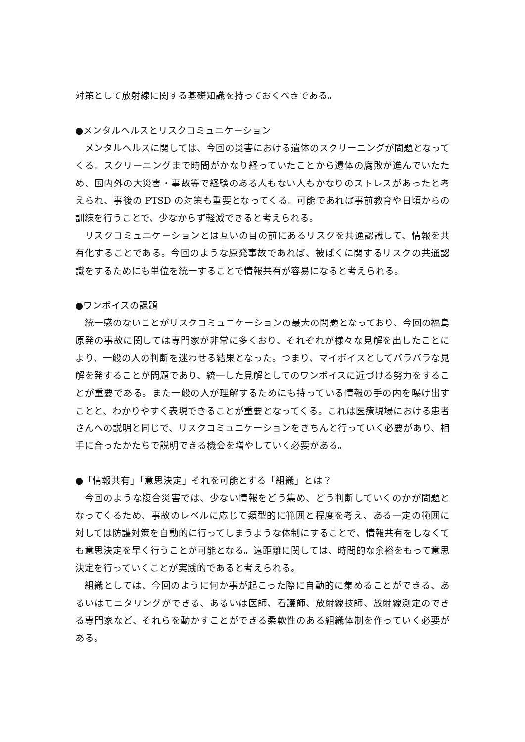対策として放射線に関する基礎知識を持っておくべきである。
●メンタルヘルスとリスクコミュニケーション
メンタルヘルスに関しては、今回の災害における遺体のスクリーニングが問題となってくる。スクリーニングまで時間がかなり経っていたことから遺体の腐敗が進んでいたため、国内外の大災害・事故等で経験のある人もない人もかなりのストレスがあったと考えられ、事後の PTSD の対策も重要となってくる。可能であれば事前教育や日頃からの訓練を行うことで、少なからず軽減できると考えられる。
リスクコミュニケーションとは互いの目の前にあるリスクを共通認識して、情報を共有化することである。今回のような原発事故であれば、被ばくに関するリスクの共通認識をするためにも単位を統一することで情報共有が容易になると考えられる。
●ワンボイスの課題
統一感のないことがリスクコミュニケーションの最大の問題となっており、今回の福島原発の事故に関しては専門家が非常に多くおり、それぞれが様々な見解を出したことにより、一般の人の判断を迷わせる結果となった。つまり、マイボイスとしてバラバラな見解を発することが問題であり、統一した見解としてのワンボイスに近づける努力をすることが重要である。また一般の人が理解するためにも持っている情報の手の内を曝け出すことと、わかりやすく表現できることが重要となってくる。これは医療現場における患者さんへの説明と同じで、リスクコミュニケーションをきちんと行っていく必要があり、相手に合ったかたちで説明できる機会を増やしていく必要がある。
●「情報共有」「意思決定」それを可能とする「組織」とは？
今回のような複合災害では、少ない情報をどう集め、どう判断していくのかが問題となってくるため、事故のレベルに応じて類型的に範囲と程度を考え、ある一定の範囲に対しては防護対策を自動的に行ってしまうような体制にすることで、情報共有をしなくても意思決定を早く行うことが可能となる。遠距離に関しては、時間的な余裕をもって意思決定を行っていくことが実践的であると考えられる。
組織としては、今回のように何か事が起こった際に自動的に集めることができる、あるいはモニタリングができる、あるいは医師、看護師、放射線技師、放射線測定のできる専門家など、それらを動かすことができる柔軟性のある組織体制を作っていく必要がある。